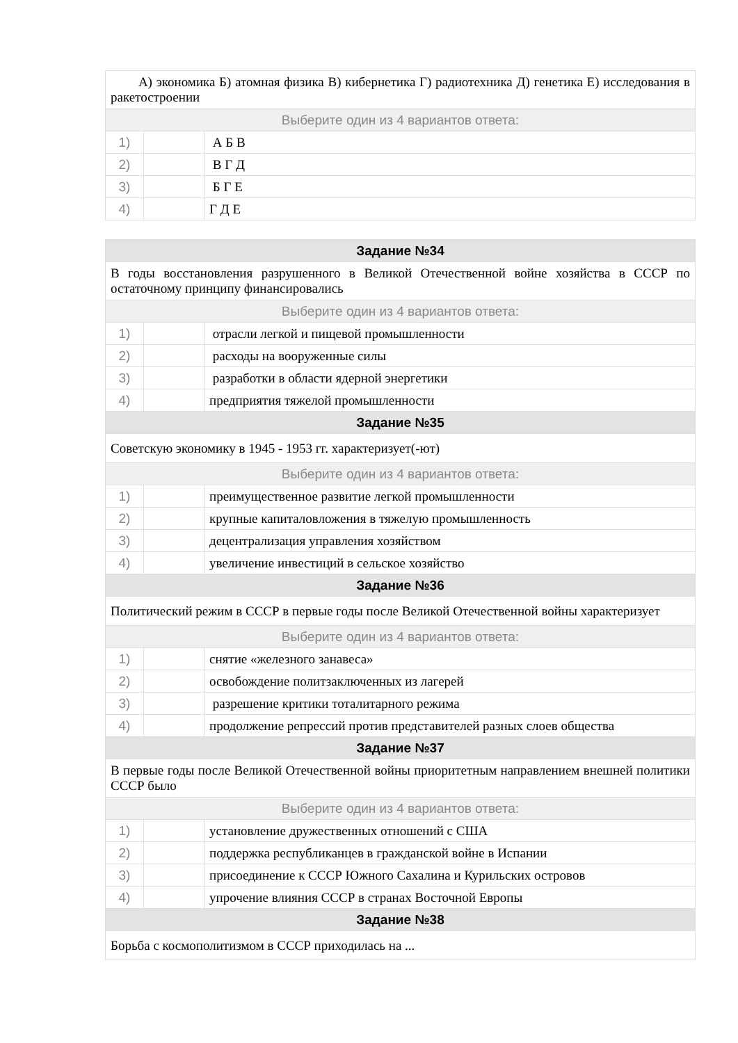| А) экономика Б) атомная физика В) кибернетика Г) радиотехника Д) генетика Е) исследования в ракетостроении | | |
| Выберите один из 4 вариантов ответа: | | |
| 1) | | А Б В |
| 2) | | В Г Д |
| 3) | | Б Г Е |
| 4) | | Г Д Е |
| Задание №34 | | |
| В годы восстановления разрушенного в Великой Отечественной войне хозяйства в СССР по остаточному принципу финансировались | | |
| Выберите один из 4 вариантов ответа: | | |
| 1) | | отрасли легкой и пищевой промышленности |
| 2) | | расходы на вооруженные силы |
| 3) | | разработки в области ядерной энергетики |
| 4) | | предприятия тяжелой промышленности |
| Задание №35 | | |
| Советскую экономику в 1945 - 1953 гг. характеризует(-ют) | | |
| Выберите один из 4 вариантов ответа: | | |
| 1) | | преимущественное развитие легкой промышленности |
| 2) | | крупные капиталовложения в тяжелую промышленность |
| 3) | | децентрализация управления хозяйством |
| 4) | | увеличение инвестиций в сельское хозяйство |
| Задание №36 | | |
| Политический режим в СССР в первые годы после Великой Отечественной войны характеризует | | |
| Выберите один из 4 вариантов ответа: | | |
| 1) | | снятие «железного занавеса» |
| 2) | | освобождение политзаключенных из лагерей |
| 3) | | разрешение критики тоталитарного режима |
| 4) | | продолжение репрессий против представителей разных слоев общества |
| Задание №37 | | |
| В первые годы после Великой Отечественной войны приоритетным направлением внешней политики СССР было | | |
| Выберите один из 4 вариантов ответа: | | |
| 1) | | установление дружественных отношений с США |
| 2) | | поддержка республиканцев в гражданской войне в Испании |
| 3) | | присоединение к СССР Южного Сахалина и Курильских островов |
| 4) | | упрочение влияния СССР в странах Восточной Европы |
| Задание №38 | | |
| Борьба с космополитизмом в СССР приходилась на ... | | |